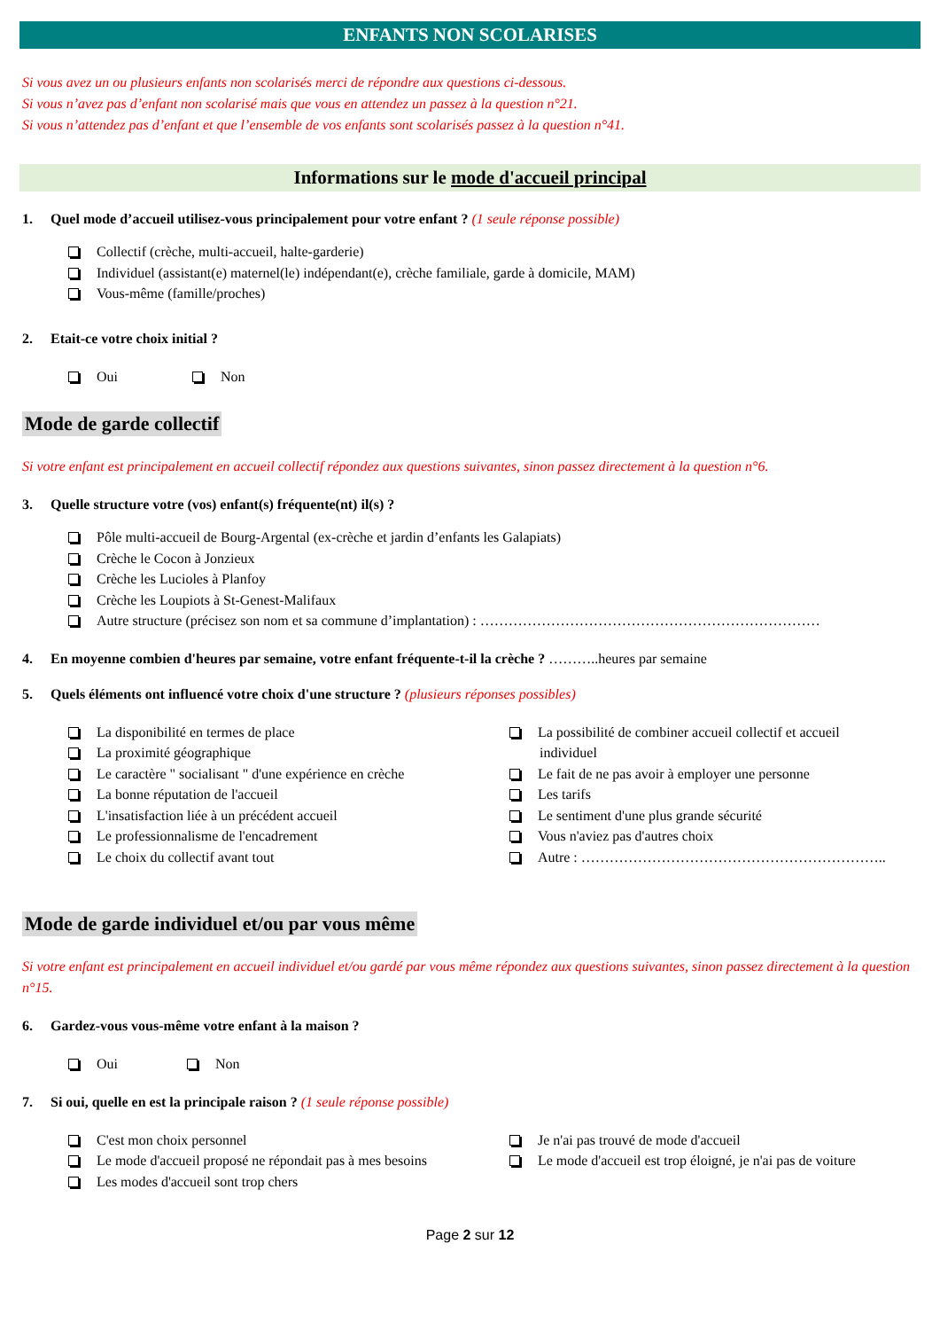ENFANTS NON SCOLARISES
Si vous avez un ou plusieurs enfants non scolarisés merci de répondre aux questions ci-dessous.
Si vous n’avez pas d’enfant non scolarisé mais que vous en attendez un passez à la question n°21.
Si vous n’attendez pas d’enfant et que l’ensemble de vos enfants sont scolarisés passez à la question n°41.
Informations sur le mode d'accueil principal
1. Quel mode d’accueil utilisez-vous principalement pour votre enfant ? (1 seule réponse possible)
Collectif (crèche, multi-accueil, halte-garderie)
Individuel (assistant(e) maternel(le) indépendant(e), crèche familiale, garde à domicile, MAM)
Vous-même (famille/proches)
2. Etait-ce votre choix initial ?
Oui Non
Mode de garde collectif
Si votre enfant est principalement en accueil collectif répondez aux questions suivantes, sinon passez directement à la question n°6.
3. Quelle structure votre (vos) enfant(s) fréquente(nt) il(s) ?
Pôle multi-accueil de Bourg-Argental (ex-crèche et jardin d’enfants les Galapiats)
Crèche le Cocon à Jonzieux
Crèche les Lucioles à Planfoy
Crèche les Loupiots à St-Genest-Malifaux
Autre structure (précisez son nom et sa commune d’implantation) : ………………………………………………………………
4. En moyenne combien d'heures par semaine, votre enfant fréquente-t-il la crèche ? ………..heures par semaine
5. Quels éléments ont influencé votre choix d'une structure ? (plusieurs réponses possibles)
La disponibilité en termes de place
La proximité géographique
Le caractère " socialisant " d'une expérience en crèche
La bonne réputation de l'accueil
L'insatisfaction liée à un précédent accueil
Le professionnalisme de l'encadrement
Le choix du collectif avant tout
La possibilité de combiner accueil collectif et accueil
individuel
Le fait de ne pas avoir à employer une personne
Les tarifs
Le sentiment d'une plus grande sécurité
Vous n'aviez pas d'autres choix
Autre : ………………………………………………………..
Mode de garde individuel et/ou par vous même
Si votre enfant est principalement en accueil individuel et/ou gardé par vous même répondez aux questions suivantes, sinon passez directement à la question n°15.
6. Gardez-vous vous-même votre enfant à la maison ?
Oui Non
7. Si oui, quelle en est la principale raison ? (1 seule réponse possible)
C'est mon choix personnel
Le mode d'accueil proposé ne répondait pas à mes besoins
Les modes d'accueil sont trop chers
Je n'ai pas trouvé de mode d'accueil
Le mode d'accueil est trop éloigné, je n'ai pas de voiture
Page 2 sur 12